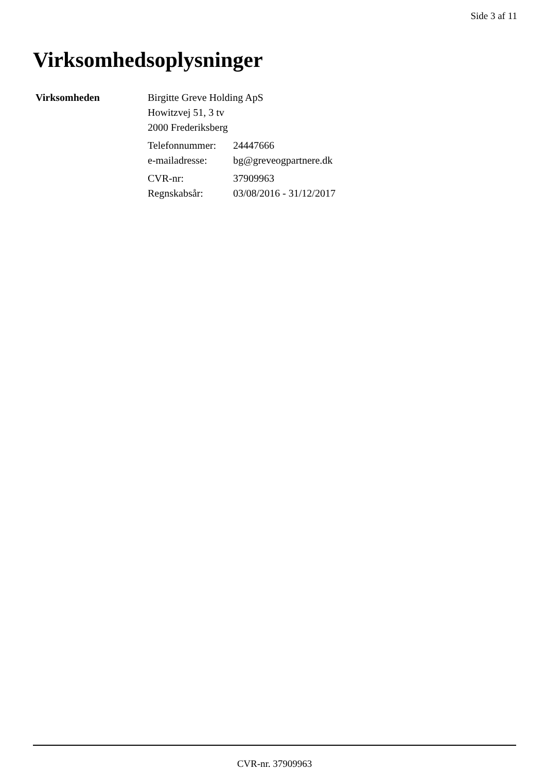Side 3 af 11
Virksomhedsoplysninger
Virksomheden Birgitte Greve Holding ApS
Howitzvej 51, 3 tv
2000 Frederiksberg
| Telefonnummer: | 24447666 |
| e-mailadresse: | bg@greveogpartnere.dk |
| CVR-nr: | 37909963 |
| Regnskabsår: | 03/08/2016 - 31/12/2017 |
CVR-nr. 37909963